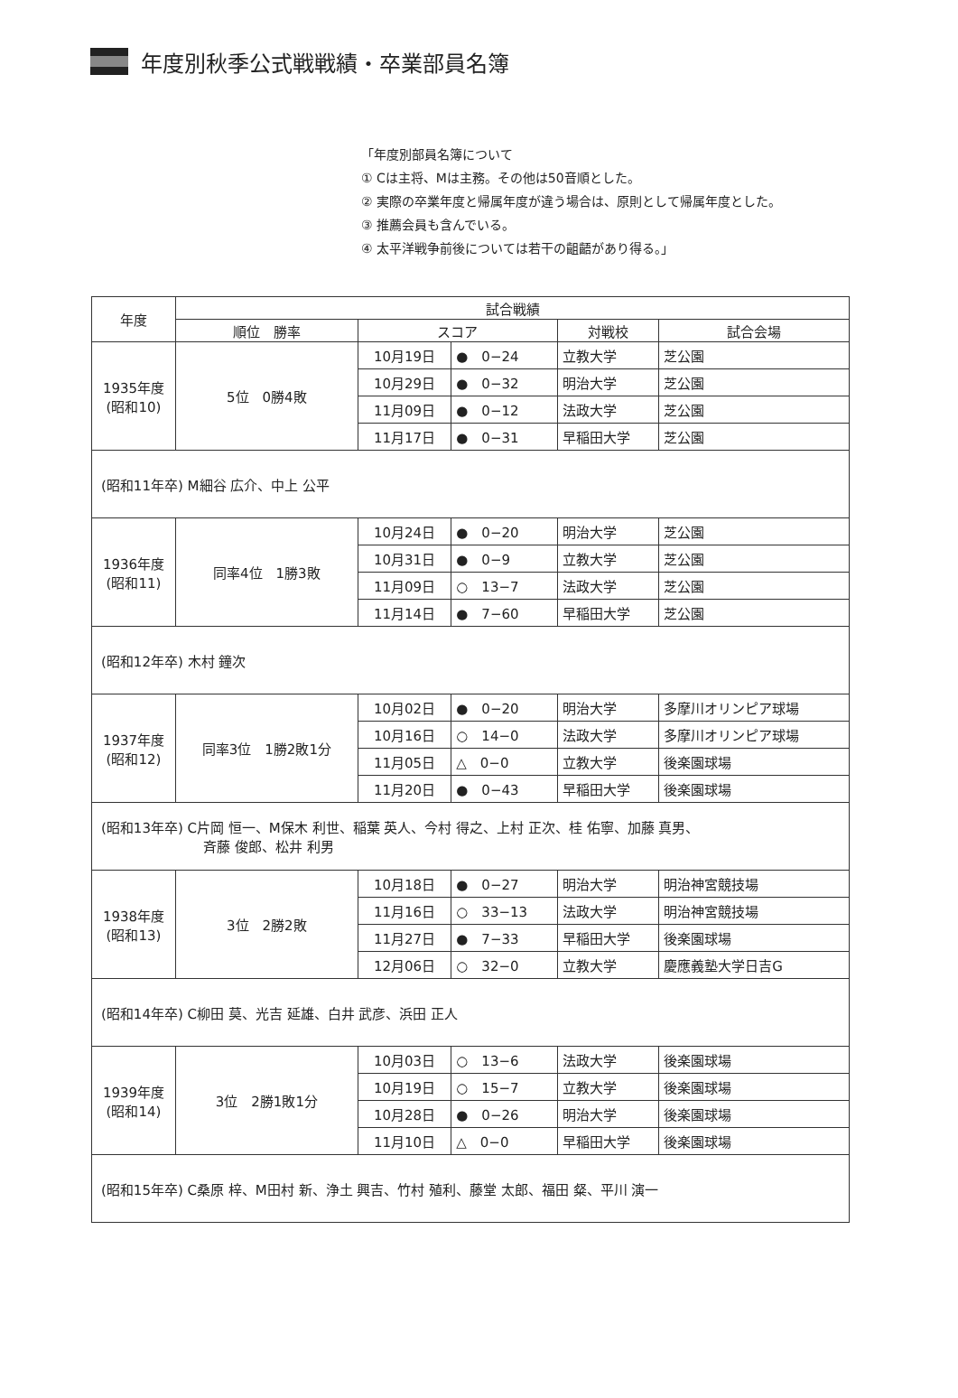年度別秋季公式戦戦績・卒業部員名簿
「年度別部員名簿について
① Cは主将、Mは主務。その他は50音順とした。
② 実際の卒業年度と帰属年度が違う場合は、原則として帰属年度とした。
③ 推薦会員も含んでいる。
④ 太平洋戦争前後については若干の齟齬があり得る。」
| 年度 | 試合戦績 | | | | |
| --- | --- | --- | --- | --- | --- |
| | 順位 勝率 | スコア | | 対戦校 | 試合会場 |
| 1935年度 (昭和10) | 5位 0勝4敗 | 10月19日 | ● 0−24 | 立教大学 | 芝公園 |
| | | 10月29日 | ● 0−32 | 明治大学 | 芝公園 |
| | | 11月09日 | ● 0−12 | 法政大学 | 芝公園 |
| | | 11月17日 | ● 0−31 | 早稲田大学 | 芝公園 |
| (昭和11年卒) M細谷 広介、中上 公平 | | | | | |
| 1936年度 (昭和11) | 同率4位 1勝3敗 | 10月24日 | ● 0−20 | 明治大学 | 芝公園 |
| | | 10月31日 | ● 0−9 | 立教大学 | 芝公園 |
| | | 11月09日 | ○ 13−7 | 法政大学 | 芝公園 |
| | | 11月14日 | ● 7−60 | 早稲田大学 | 芝公園 |
| (昭和12年卒) 木村 鐘次 | | | | | |
| 1937年度 (昭和12) | 同率3位 1勝2敗1分 | 10月02日 | ● 0−20 | 明治大学 | 多摩川オリンピア球場 |
| | | 10月16日 | ○ 14−0 | 法政大学 | 多摩川オリンピア球場 |
| | | 11月05日 | △ 0−0 | 立教大学 | 後楽園球場 |
| | | 11月20日 | ● 0−43 | 早稲田大学 | 後楽園球場 |
| (昭和13年卒) C片岡 恒一、M保木 利世、稲葉 英人、今村 得之、上村 正次、桂 佑寧、加藤 真男、 斉藤 俊郎、松井 利男 | | | | | |
| 1938年度 (昭和13) | 3位 2勝2敗 | 10月18日 | ● 0−27 | 明治大学 | 明治神宮競技場 |
| | | 11月16日 | ○ 33−13 | 法政大学 | 明治神宮競技場 |
| | | 11月27日 | ● 7−33 | 早稲田大学 | 後楽園球場 |
| | | 12月06日 | ○ 32−0 | 立教大学 | 慶應義塾大学日吉G |
| (昭和14年卒) C柳田 莫、光吉 延雄、白井 武彦、浜田 正人 | | | | | |
| 1939年度 (昭和14) | 3位 2勝1敗1分 | 10月03日 | ○ 13−6 | 法政大学 | 後楽園球場 |
| | | 10月19日 | ○ 15−7 | 立教大学 | 後楽園球場 |
| | | 10月28日 | ● 0−26 | 明治大学 | 後楽園球場 |
| | | 11月10日 | △ 0−0 | 早稲田大学 | 後楽園球場 |
| (昭和15年卒) C桑原 梓、M田村 新、浄土 興吉、竹村 殖利、藤堂 太郎、福田 粲、平川 演一 | | | | | |